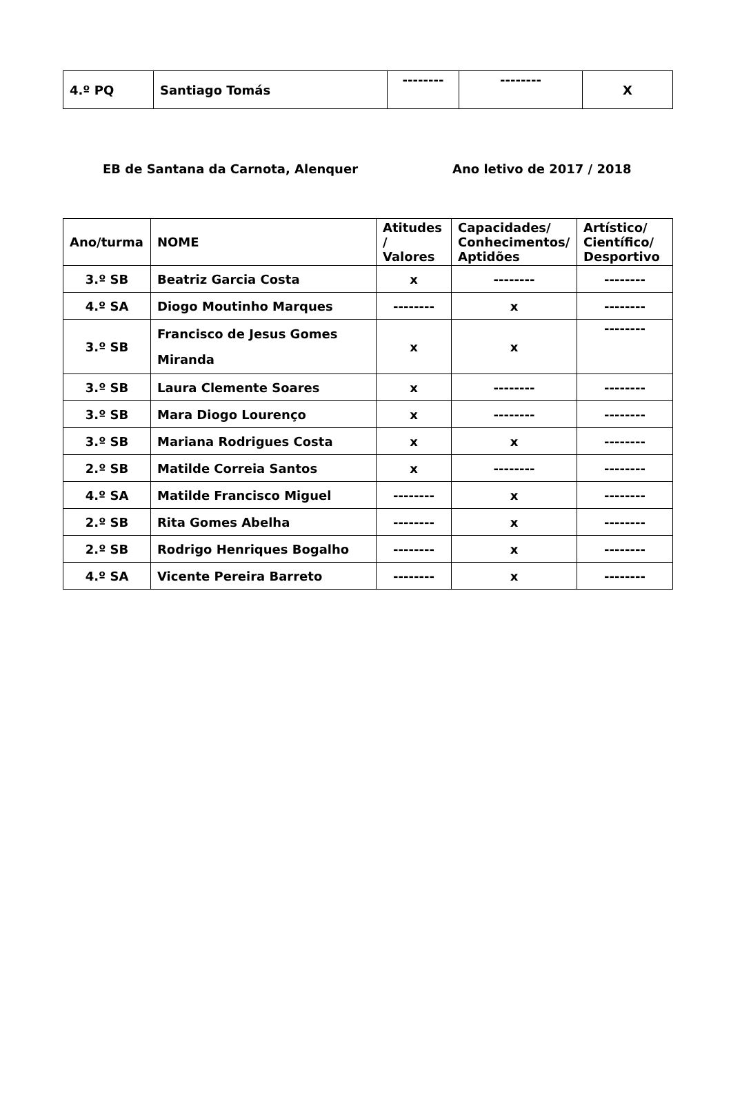| 4.º PQ | Santiago Tomás | -------- | -------- | X |
EB de Santana da Carnota, Alenquer Ano letivo de 2017 / 2018
| Ano/turma | NOME | Atitudes / Valores | Capacidades/ Conhecimentos/ Aptidões | Artístico/ Científico/ Desportivo |
| --- | --- | --- | --- | --- |
| 3.º SB | Beatriz Garcia Costa | x | -------- | -------- |
| 4.º SA | Diogo Moutinho Marques | -------- | x | -------- |
| 3.º SB | Francisco de Jesus Gomes Miranda | x | x | -------- |
| 3.º SB | Laura Clemente Soares | x | -------- | -------- |
| 3.º SB | Mara Diogo Lourenço | x | -------- | -------- |
| 3.º SB | Mariana Rodrigues Costa | x | x | -------- |
| 2.º SB | Matilde Correia Santos | x | -------- | -------- |
| 4.º SA | Matilde Francisco Miguel | -------- | x | -------- |
| 2.º SB | Rita Gomes Abelha | -------- | x | -------- |
| 2.º SB | Rodrigo Henriques Bogalho | -------- | x | -------- |
| 4.º SA | Vicente Pereira Barreto | -------- | x | -------- |